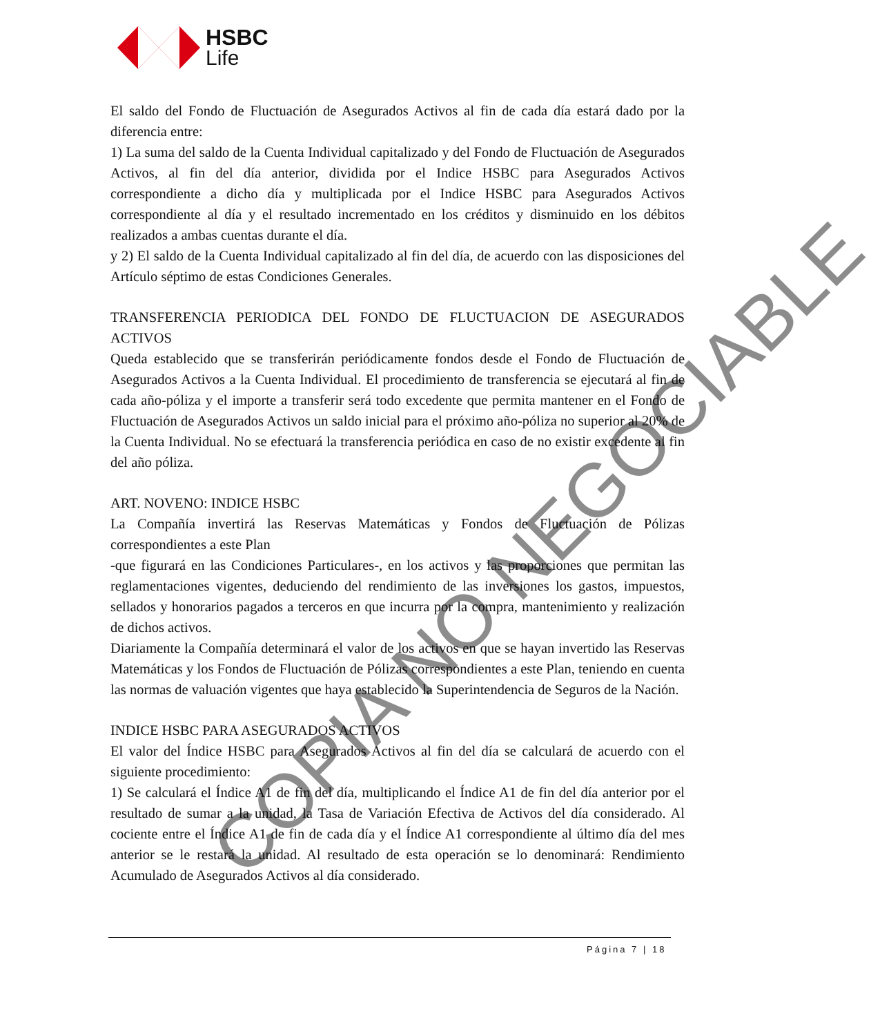HSBC
Life
El saldo del Fondo de Fluctuación de Asegurados Activos al fin de cada día estará dado por la diferencia entre:
1) La suma del saldo de la Cuenta Individual capitalizado y del Fondo de Fluctuación de Asegurados Activos, al fin del día anterior, dividida por el Indice HSBC para Asegurados Activos correspondiente a dicho día y multiplicada por el Indice HSBC para Asegurados Activos correspondiente al día y el resultado incrementado en los créditos y disminuido en los débitos realizados a ambas cuentas durante el día.
y 2) El saldo de la Cuenta Individual capitalizado al fin del día, de acuerdo con las disposiciones del Artículo séptimo de estas Condiciones Generales.
TRANSFERENCIA PERIODICA DEL FONDO DE FLUCTUACION DE ASEGURADOS ACTIVOS
Queda establecido que se transferirán periódicamente fondos desde el Fondo de Fluctuación de Asegurados Activos a la Cuenta Individual. El procedimiento de transferencia se ejecutará al fin de cada año-póliza y el importe a transferir será todo excedente que permita mantener en el Fondo de Fluctuación de Asegurados Activos un saldo inicial para el próximo año-póliza no superior al 20% de la Cuenta Individual. No se efectuará la transferencia periódica en caso de no existir excedente al fin del año póliza.
ART. NOVENO: INDICE HSBC
La Compañía invertirá las Reservas Matemáticas y Fondos de Fluctuación de Pólizas correspondientes a este Plan
-que figurará en las Condiciones Particulares-, en los activos y las proporciones que permitan las reglamentaciones vigentes, deduciendo del rendimiento de las inversiones los gastos, impuestos, sellados y honorarios pagados a terceros en que incurra por la compra, mantenimiento y realización de dichos activos.
Diariamente la Compañía determinará el valor de los activos en que se hayan invertido las Reservas Matemáticas y los Fondos de Fluctuación de Pólizas correspondientes a este Plan, teniendo en cuenta las normas de valuación vigentes que haya establecido la Superintendencia de Seguros de la Nación.
INDICE HSBC PARA ASEGURADOS ACTIVOS
El valor del Índice HSBC para Asegurados Activos al fin del día se calculará de acuerdo con el siguiente procedimiento:
1) Se calculará el Índice A1 de fin del día, multiplicando el Índice A1 de fin del día anterior por el resultado de sumar a la unidad, la Tasa de Variación Efectiva de Activos del día considerado. Al cociente entre el Índice A1 de fin de cada día y el Índice A1 correspondiente al último día del mes anterior se le restará la unidad. Al resultado de esta operación se lo denominará: Rendimiento Acumulado de Asegurados Activos al día considerado.
Página 7 | 18
COPIA NO NEGOCIABLE